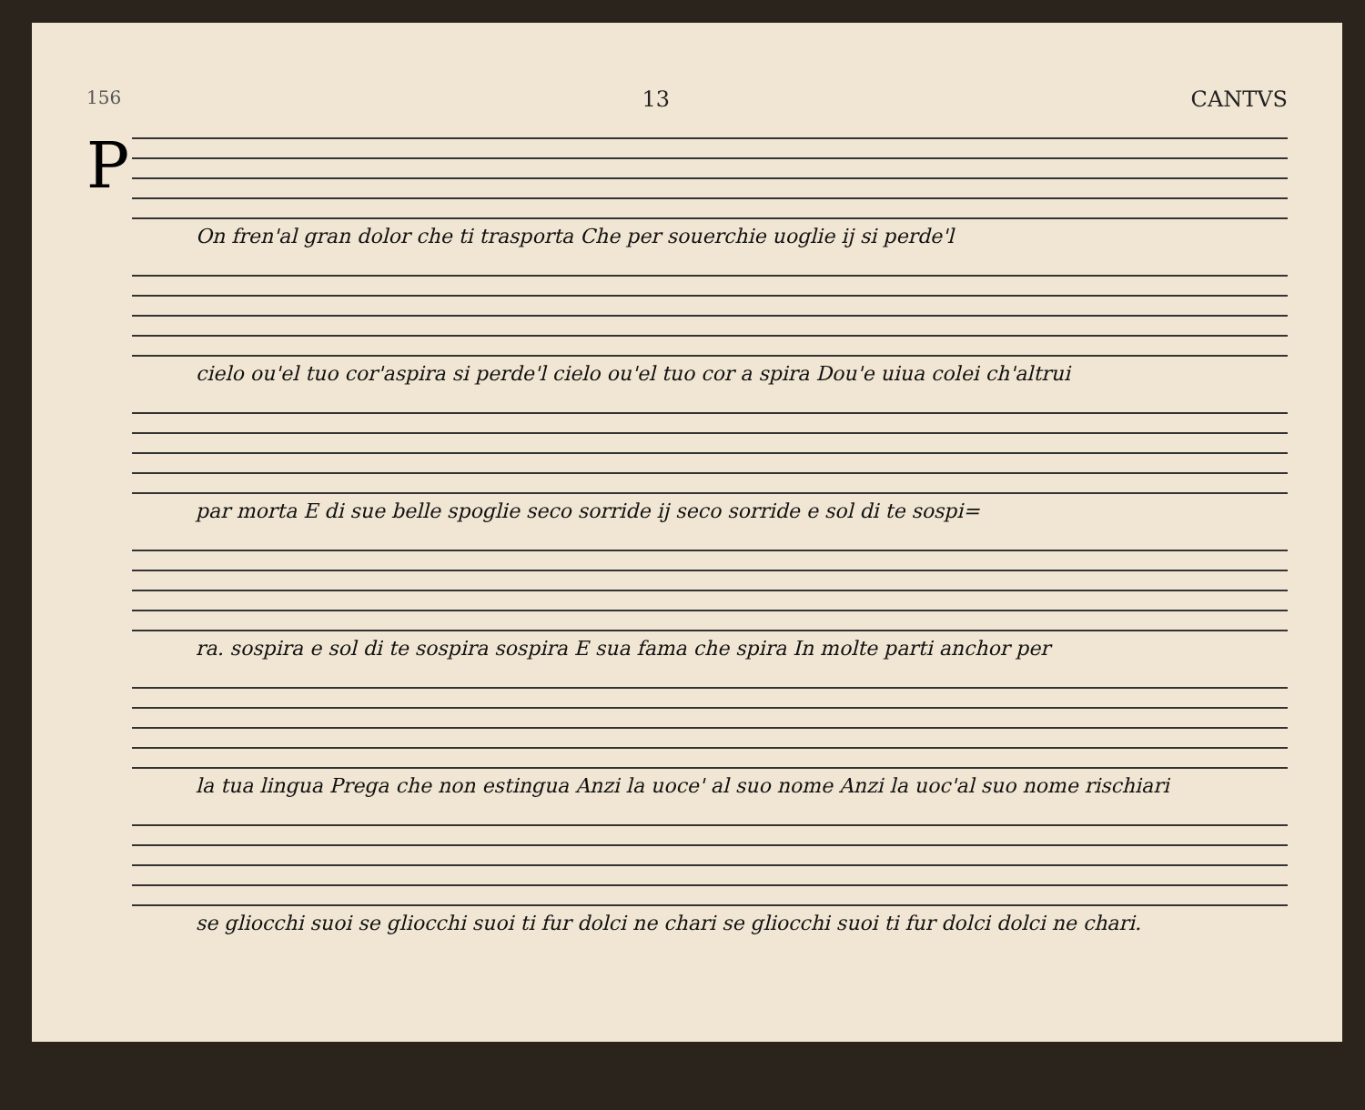156 13 CANTVS
P
On fren'al gran dolor che ti trasporta Che per souerchie uoglie ij si perde'l
cielo ou'el tuo cor'aspira si perde'l cielo ou'el tuo cor a spira Dou'e uiua colei ch'altrui
par morta E di sue belle spoglie seco sorride ij seco sorride e sol di te sospi=
ra. sospira e sol di te sospira sospira E sua fama che spira In molte parti anchor per
la tua lingua Prega che non estingua Anzi la uoce' al suo nome Anzi la uoc'al suo nome rischiari
se gliocchi suoi se gliocchi suoi ti fur dolci ne chari se gliocchi suoi ti fur dolci dolci ne chari.